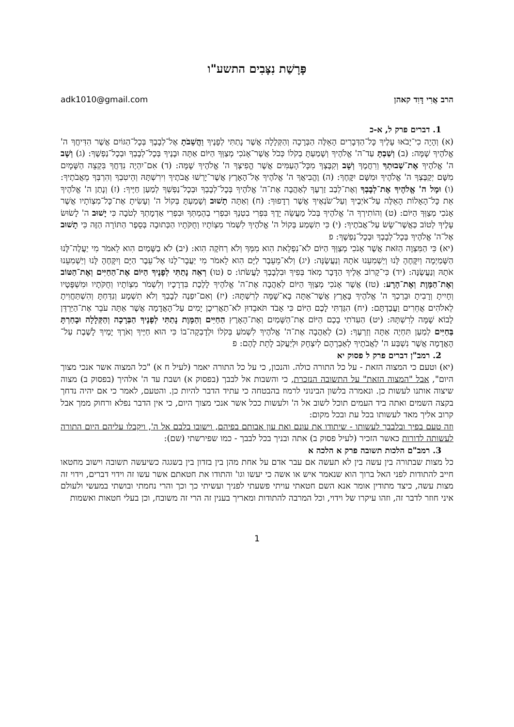פָּרָשַׁת נִצָּבִים התשע"ו
הרב אֲרִי דָּוִד קאהן adk1010@gmail.com
1. דברים פרק ל, א-כ
(א) וְהָיָה כִי־יָבֹאוּ עָלֶיךָ כָּל־הַדְּבָרִים הָאֵלֶּה הַבְּרָכָה וְהַקְּלָלָה אֲשֶׁר נָתַתִּי לְפָנֶיךָ וַהֲשֵׁבֹתָ אֶל־לְבָבֶךָ בְּכָל־הַגּוֹיִם אֲשֶׁר הִדִּיחֲךָ ה' אֱלֹהֶיךָ שָׁמָּה: (ב) וְשַׁבְתָּ עַד־ה' אֱלֹהֶיךָ וְשָׁמַעְתָּ בְקֹלוֹ כְּכֹל אֲשֶׁר־אָנֹכִי מְצַוְּךָ הַיּוֹם אַתָּה וּבָנֶיךָ בְּכָל־לְבָבְךָ וּבְכָל־נַפְשֶׁךָ: (ג) וְשָׁב ה' אֱלֹהֶיךָ אֶת־שְׁבוּתְךָ וְרִחֲמֶךָ וְשָׁב וְקִבֶּצְךָ מִכָּל־הָעַמִּים אֲשֶׁר הֱפִיצְךָ ה' אֱלֹהֶיךָ שָׁמָּה: (ד) אִם־יִהְיֶה נִדַּחֲךָ בִּקְצֵה הַשָּׁמָיִם מִשָּׁם יְקַבֶּצְךָ ה' אֱלֹהֶיךָ וּמִשָּׁם יִקָּחֶךָ: (ה) וֶהֱבִיאֲךָ ה' אֱלֹהֶיךָ אֶל־הָאָרֶץ אֲשֶׁר־יָרְשׁוּ אֲבֹתֶיךָ וִירִשְׁתָּהּ וְהֵיטִבְךָ וְהִרְבְּךָ מֵאֲבֹתֶיךָ: (ו) וּמָל ה' אֱלֹהֶיךָ אֶת־לְבָבְךָ וְאֶת־לְבַב זַרְעֶךָ לְאַהֲבָה אֶת־ה' אֱלֹהֶיךָ בְּכָל־לְבָבְךָ וּבְכָל־נַפְשְׁךָ לְמַעַן חַיֶּיךָ: (ז) וְנָתַן ה' אֱלֹהֶיךָ אֵת כָּל־הָאָלוֹת הָאֵלֶּה עַל־אֹיְבֶיךָ וְעַל־שֹׂנְאֶיךָ אֲשֶׁר רְדָפוּךָ: (ח) וְאַתָּה תָשׁוּב וְשָׁמַעְתָּ בְּקוֹל ה' וְעָשִׂיתָ אֶת־כָּל־מִצְוֹתָיו אֲשֶׁר אָנֹכִי מְצַוְּךָ הַיּוֹם: (ט) וְהוֹתִירְךָ ה' אֱלֹהֶיךָ בְּכֹל מַעֲשֵׂה יָדֶךָ בִּפְרִי בִטְנְךָ וּבִפְרִי בְהֶמְתְּךָ וּבִפְרִי אַדְמָתְךָ לְטֹבָה כִּי יָשׁוּב ה' לָשׂוּשׂ עָלֶיךָ לְטוֹב כַּאֲשֶׁר־שָׂשׂ עַל־אֲבֹתֶיךָ: (י) כִּי תִשְׁמַע בְּקוֹל ה' אֱלֹהֶיךָ לִשְׁמֹר מִצְוֹתָיו וְחֻקֹּתָיו הַכְּתוּבָה בְּסֵפֶר הַתּוֹרָה הַזֶּה כִּי תָשׁוּב אֶל־ה' אֱלֹהֶיךָ בְּכָל־לְבָבְךָ וּבְכָל־נַפְשֶׁךָ: פ
(יא) כִּי הַמִּצְוָה הַזֹּאת אֲשֶׁר אָנֹכִי מְצַוְּךָ הַיּוֹם לֹא־נִפְלֵאת הִוא מִמְּךָ וְלֹא רְחֹקָה הִוא: (יב) לֹא בַשָּׁמַיִם הִוא לֵאמֹר מִי יַעֲלֶה־לָּנוּ הַשָּׁמַיְמָה וְיִקָּחֶהָ לָּנוּ וְיַשְׁמִעֵנוּ אֹתָהּ וְנַעֲשֶׂנָּה: (יג) וְלֹא־מֵעֵבֶר לַיָּם הִוא לֵאמֹר מִי יַעֲבָר־לָנוּ אֶל־עֵבֶר הַיָּם וְיִקָּחֶהָ לָּנוּ וְיַשְׁמִעֵנוּ אֹתָהּ וְנַעֲשֶׂנָּה: (יד) כִּי־קָרוֹב אֵלֶיךָ הַדָּבָר מְאֹד בְּפִיךָ וּבִלְבָבְךָ לַעֲשֹׂתוֹ: ס (טו) רְאֵה נָתַתִּי לְפָנֶיךָ הַיּוֹם אֶת־הַחַיִּים וְאֶת־הַטּוֹב וְאֶת־הַמָּוֶת וְאֶת־הָרָע: (טז) אֲשֶׁר אָנֹכִי מְצַוְּךָ הַיּוֹם לְאַהֲבָה אֶת־ה' אֱלֹהֶיךָ לָלֶכֶת בִּדְרָכָיו וְלִשְׁמֹר מִצְוֹתָיו וְחֻקֹּתָיו וּמִשְׁפָּטָיו וְחָיִיתָ וְרָבִיתָ וּבֵרַכְךָ ה' אֱלֹהֶיךָ בָּאָרֶץ אֲשֶׁר־אַתָּה בָא־שָׁמָּה לְרִשְׁתָּהּ: (יז) וְאִם־יִפְנֶה לְבָבְךָ וְלֹא תִשְׁמָע וְנִדַּחְתָּ וְהִשְׁתַּחֲוִיתָ לֵאלֹהִים אֲחֵרִים וַעֲבַדְתָּם: (יח) הִגַּדְתִּי לָכֶם הַיּוֹם כִּי אָבֹד תֹּאבֵדוּן לֹא־תַאֲרִיכֻן יָמִים עַל־הָאֲדָמָה אֲשֶׁר אַתָּה עֹבֵר אֶת־הַיַּרְדֵּן לָבוֹא שָׁמָּה לְרִשְׁתָּהּ: (יט) הַעִדֹתִי בָכֶם הַיּוֹם אֶת־הַשָּׁמַיִם וְאֶת־הָאָרֶץ הַחַיִּים וְהַמָּוֶת נָתַתִּי לְפָנֶיךָ הַבְּרָכָה וְהַקְּלָלָה וּבָחַרְתָּ בַּחַיִּים לְמַעַן תִּחְיֶה אַתָּה וְזַרְעֶךָ: (כ) לְאַהֲבָה אֶת־ה' אֱלֹהֶיךָ לִשְׁמֹעַ בְּקֹלוֹ וּלְדָבְקָה־בוֹ כִּי הוּא חַיֶּיךָ וְאֹרֶךְ יָמֶיךָ לָשֶׁבֶת עַל־הָאֲדָמָה אֲשֶׁר נִשְׁבַּע ה' לַאֲבֹתֶיךָ לְאַבְרָהָם לְיִצְחָק וּלְיַעֲקֹב לָתֵת לָהֶם: פ
2. רמב"ן דברים פרק ל פסוק יא
(יא) וטעם כי המצוה הזאת - על כל התורה כולה. והנכון, כי על כל התורה יאמר (לעיל ח א) "כל המצוה אשר אנכי מצוך היום", אבל "המצוה הזאת" על התשובה הנזכרת, כי והשבות אל לבבך (בפסוק א) ושבת עד ה' אלהיך (בפסוק ב) מצוה שיצוה אותנו לעשות כן. ונאמרה בלשון הבינוני לרמוז בהבטחה כי עתיד הדבר להיות כן. והטעם, לאמר כי אם יהיה נדחך בקצה השמים ואתה ביד העמים תוכל לשוב אל ה' ולעשות ככל אשר אנכי מצוך היום, כי אין הדבר נפלא ורחוק ממך אבל קרוב אליך מאד לעשותו בכל עת ובכל מקום:
וזה טעם בפיך ובלבבך לעשותו - שיתודו את עונם ואת עון אבותם בפיהם, וישובו בלבם אל ה', ויקבלו עליהם היום התורה לעשותה לדורות כאשר הזכיר (לעיל פסוק ב) אתה ובניך בכל לבבך - כמו שפירשתי (שם):
3. רמב"ם הלכות תשובה פרק א הלכה א
כל מצות שבתורה בין עשה בין לא תעשה אם עבר אדם על אחת מהן בין בזדון בין בשגגה כשיעשה תשובה וישוב מחטאו חייב להתודות לפני האל ברוך הוא שנאמר איש או אשה כי יעשו וגו' והתודו את חטאתם אשר עשו זה וידוי דברים, וידוי זה מצות עשה, כיצד מתודין אומר אנא השם חטאתי עויתי פשעתי לפניך ועשיתי כך וכך והרי נחמתי ובושתי במעשי ולעולם איני חוזר לדבר זה, וזהו עיקרו של וידוי, וכל המרבה להתודות ומאריך בענין זה הרי זה משובח, וכן בעלי חטאות ואשמות
1